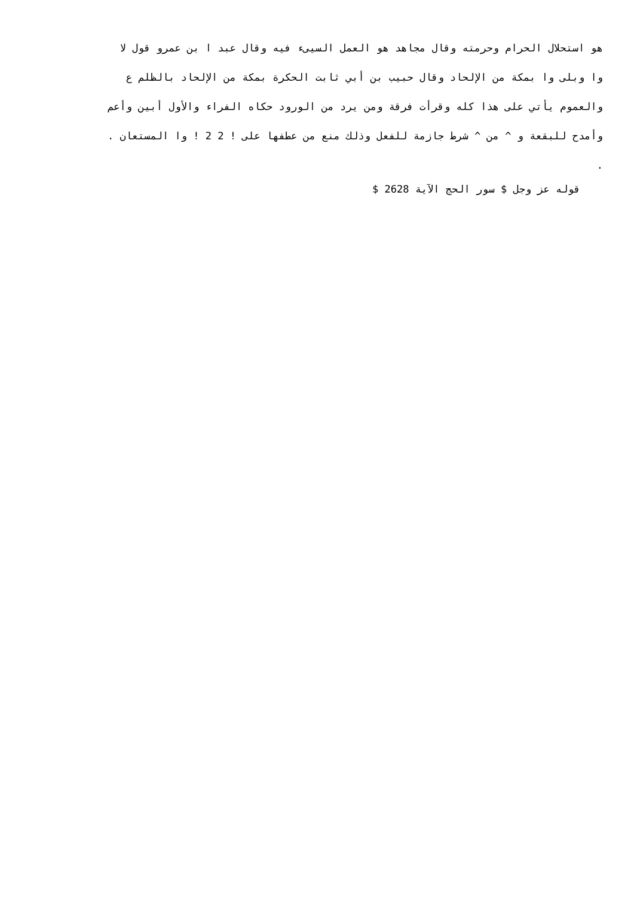هو استحلال الحرام وحرمته وقال مجاهد هو العمل السيىء فيه وقال عبد ا بن عمرو قول لا
وا وبلى وا بمكة من الإلحاد وقال حبيب بن أبي ثابت الحكرة بمكة من الإلحاد بالظلم ع
والعموم يأتي على هذا كله وقرأت فرقة ومن يرد من الورود حكاه الفراء والأول أبين وأعم
وأمدح للبقعة و ^ من ^ شرط جازمة للفعل وذلك منع من عطفها على ! 2 2 ! وا المستعان .
.
قوله عز وجل $ سور الحج الآية 2628 $